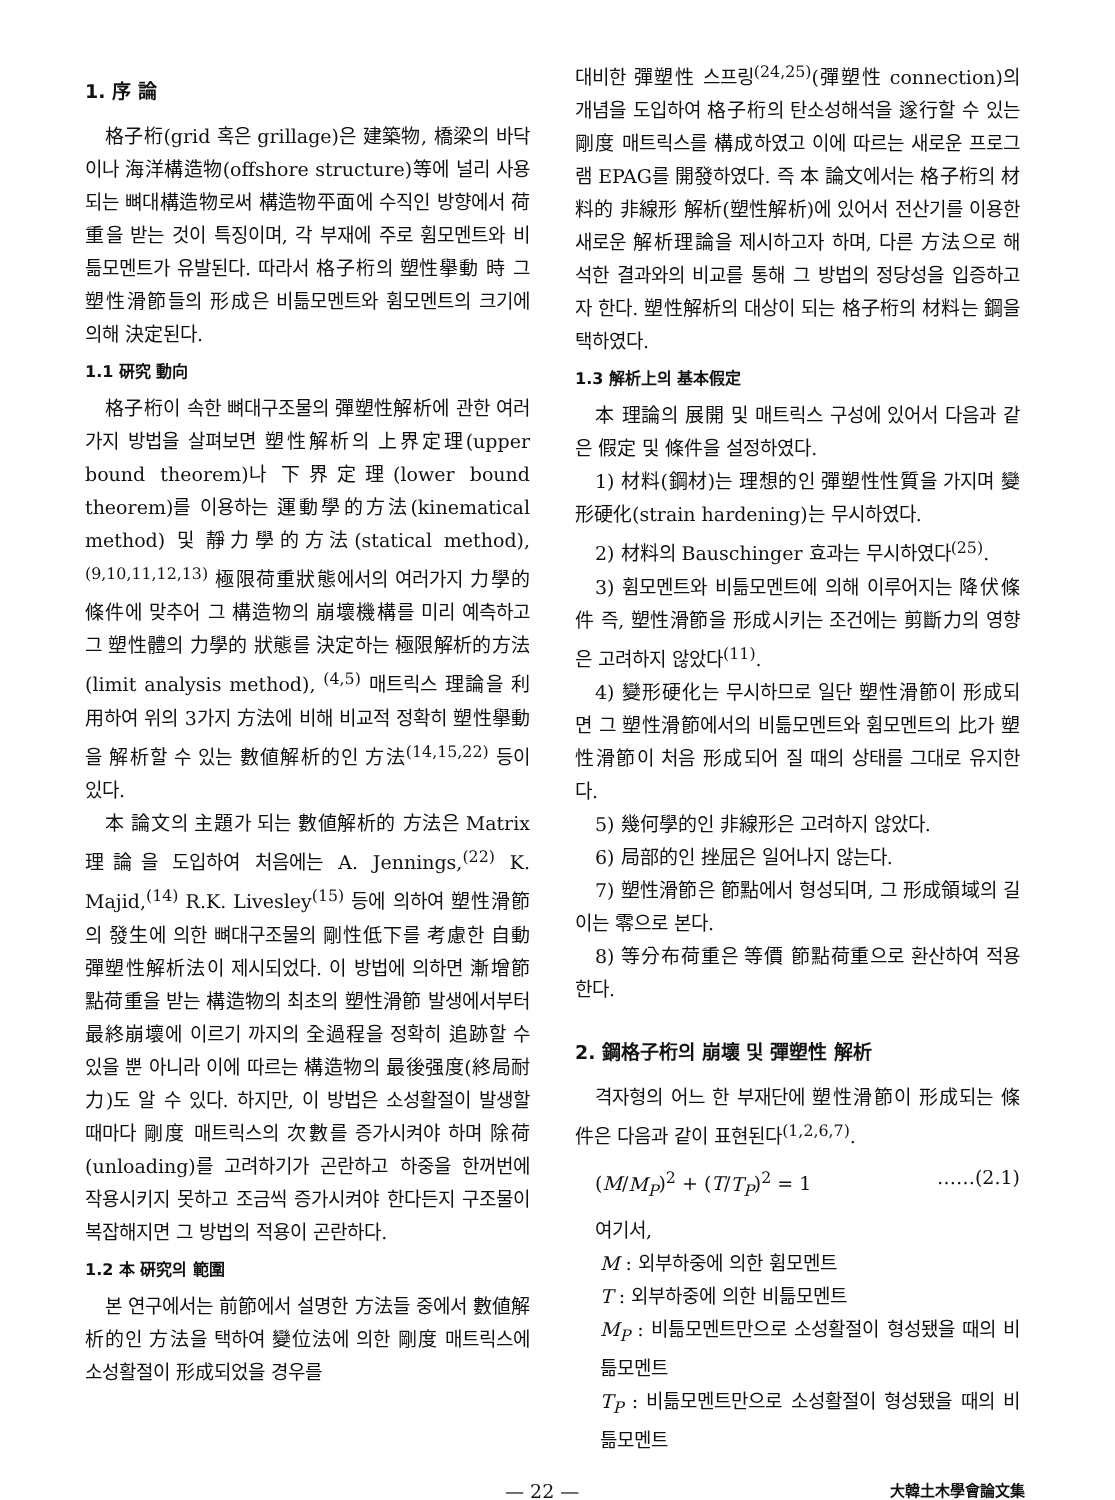1. 序 論
格子桁(grid 혹은 grillage)은 建築物, 橋梁의 바닥이나 海洋構造物(offshore structure)等에 널리 사용되는 뼈대構造物로써 構造物平面에 수직인 방향에서 荷重을 받는 것이 특징이며, 각 부재에 주로 휨모멘트와 비틂모멘트가 유발된다. 따라서 格子桁의 塑性擧動 時 그 塑性滑節들의 形成은 비틂모멘트와 휨모멘트의 크기에 의해 決定된다.
1.1 硏究 動向
格子桁이 속한 뼈대구조물의 彈塑性解析에 관한 여러 가지 방법을 살펴보면 塑性解析의 上界定理(upper bound theorem)나 下界定理(lower bound theorem)를 이용하는 運動學的方法(kinematical method) 및 靜力學的方法(statical method), <sup>(9,10,11,12,13)</sup> 極限荷重狀態에서의 여러가지 力學的 條件에 맞추어 그 構造物의 崩壞機構를 미리 예측하고 그 塑性體의 力學的 狀態를 決定하는 極限解析的方法(limit analysis method), <sup>(4,5)</sup> 매트릭스 理論을 利用하여 위의 3가지 方法에 비해 비교적 정확히 塑性擧動을 解析할 수 있는 數値解析的인 方法<sup>(14,15,22)</sup> 등이 있다.
本 論文의 主題가 되는 數値解析的 方法은 Matrix 理論을 도입하여 처음에는 A. Jennings,<sup>(22)</sup> K. Majid,<sup>(14)</sup> R.K. Livesley<sup>(15)</sup> 등에 의하여 塑性滑節의 發生에 의한 뼈대구조물의 剛性低下를 考慮한 自動 彈塑性解析法이 제시되었다. 이 방법에 의하면 漸增節點荷重을 받는 構造物의 최초의 塑性滑節 발생에서부터 最終崩壞에 이르기 까지의 全過程을 정확히 追跡할 수 있을 뿐 아니라 이에 따르는 構造物의 最後强度(終局耐力)도 알 수 있다. 하지만, 이 방법은 소성활절이 발생할 때마다 剛度 매트릭스의 次數를 증가시켜야 하며 除荷(unloading)를 고려하기가 곤란하고 하중을 한꺼번에 작용시키지 못하고 조금씩 증가시켜야 한다든지 구조물이 복잡해지면 그 방법의 적용이 곤란하다.
1.2 本 硏究의 範圍
본 연구에서는 前節에서 설명한 方法들 중에서 數値解析的인 方法을 택하여 變位法에 의한 剛度 매트릭스에 소성활절이 形成되었을 경우를
대비한 彈塑性 스프링<sup>(24,25)</sup>(彈塑性 connection)의 개념을 도입하여 格子桁의 탄소성해석을 遂行할 수 있는 剛度 매트릭스를 構成하였고 이에 따르는 새로운 프로그램 EPAG를 開發하였다. 즉 本 論文에서는 格子桁의 材料的 非線形 解析(塑性解析)에 있어서 전산기를 이용한 새로운 解析理論을 제시하고자 하며, 다른 方法으로 해석한 결과와의 비교를 통해 그 방법의 정당성을 입증하고자 한다. 塑性解析의 대상이 되는 格子桁의 材料는 鋼을 택하였다.
1.3 解析上의 基本假定
本 理論의 展開 및 매트릭스 구성에 있어서 다음과 같은 假定 및 條件을 설정하였다.
1) 材料(鋼材)는 理想的인 彈塑性性質을 가지며 變形硬化(strain hardening)는 무시하였다.
2) 材料의 Bauschinger 효과는 무시하였다<sup>(25)</sup>.
3) 휨모멘트와 비틂모멘트에 의해 이루어지는 降伏條件 즉, 塑性滑節을 形成시키는 조건에는 剪斷力의 영향은 고려하지 않았다<sup>(11)</sup>.
4) 變形硬化는 무시하므로 일단 塑性滑節이 形成되면 그 塑性滑節에서의 비틂모멘트와 휨모멘트의 比가 塑性滑節이 처음 形成되어 질 때의 상태를 그대로 유지한다.
5) 幾何學的인 非線形은 고려하지 않았다.
6) 局部的인 挫屈은 일어나지 않는다.
7) 塑性滑節은 節點에서 형성되며, 그 形成領域의 길이는 零으로 본다.
8) 等分布荷重은 等價 節點荷重으로 환산하여 적용한다.
2. 鋼格子桁의 崩壞 및 彈塑性 解析
격자형의 어느 한 부재단에 塑性滑節이 形成되는 條件은 다음과 같이 표현된다<sup>(1,2,6,7)</sup>.
(M/M<sub>P</sub>)<sup>2</sup> + (T/T<sub>P</sub>)<sup>2</sup> = 1 ……(2.1)
여기서,
M : 외부하중에 의한 휨모멘트
T : 외부하중에 의한 비틂모멘트
M<sub>P</sub> : 비틂모멘트만으로 소성활절이 형성됐을 때의 비틂모멘트
T<sub>P</sub> : 비틂모멘트만으로 소성활절이 형성됐을 때의 비틂모멘트
— 22 — 大韓土木學會論文集